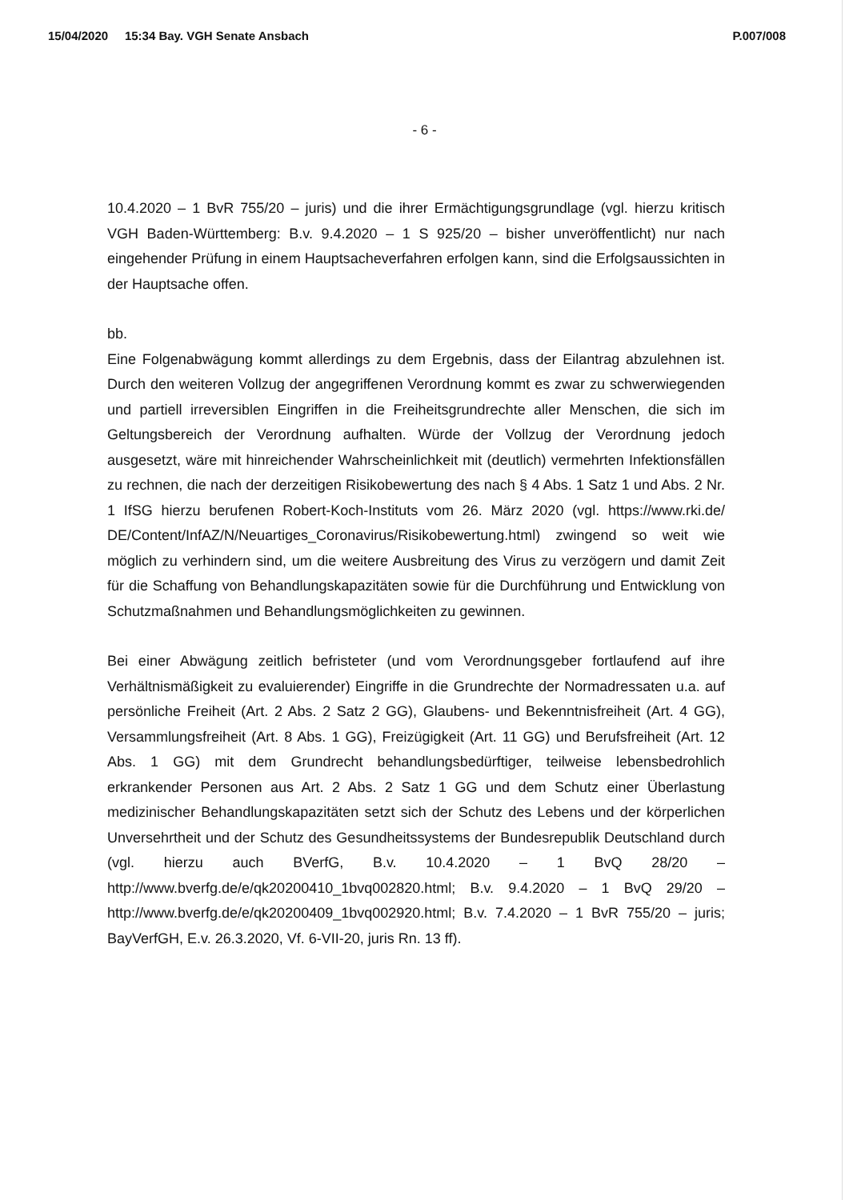15/04/2020 15:34 Bay. VGH Senate Ansbach P.007/008
- 6 -
10.4.2020 – 1 BvR 755/20 – juris) und die ihrer Ermächtigungsgrundlage (vgl. hierzu kritisch VGH Baden-Württemberg: B.v. 9.4.2020 – 1 S 925/20 – bisher unveröffentlicht) nur nach eingehender Prüfung in einem Hauptsacheverfahren erfolgen kann, sind die Erfolgsaussichten in der Hauptsache offen.
bb.
Eine Folgenabwägung kommt allerdings zu dem Ergebnis, dass der Eilantrag abzulehnen ist. Durch den weiteren Vollzug der angegriffenen Verordnung kommt es zwar zu schwerwiegenden und partiell irreversiblen Eingriffen in die Freiheitsgrundrechte aller Menschen, die sich im Geltungsbereich der Verordnung aufhalten. Würde der Vollzug der Verordnung jedoch ausgesetzt, wäre mit hinreichender Wahrscheinlichkeit mit (deutlich) vermehrten Infektionsfällen zu rechnen, die nach der derzeitigen Risikobewertung des nach § 4 Abs. 1 Satz 1 und Abs. 2 Nr. 1 IfSG hierzu berufenen Robert-Koch-Instituts vom 26. März 2020 (vgl. https://www.rki.de/ DE/Content/InfAZ/N/Neuartiges_Coronavirus/Risikobewertung.html) zwingend so weit wie möglich zu verhindern sind, um die weitere Ausbreitung des Virus zu verzögern und damit Zeit für die Schaffung von Behandlungskapazitäten sowie für die Durchführung und Entwicklung von Schutzmaßnahmen und Behandlungsmöglichkeiten zu gewinnen.
Bei einer Abwägung zeitlich befristeter (und vom Verordnungsgeber fortlaufend auf ihre Verhältnismäßigkeit zu evaluierender) Eingriffe in die Grundrechte der Normadressaten u.a. auf persönliche Freiheit (Art. 2 Abs. 2 Satz 2 GG), Glaubens- und Bekenntnisfreiheit (Art. 4 GG), Versammlungsfreiheit (Art. 8 Abs. 1 GG), Freizügigkeit (Art. 11 GG) und Berufsfreiheit (Art. 12 Abs. 1 GG) mit dem Grundrecht behandlungsbedürftiger, teilweise lebensbedrohlich erkrankender Personen aus Art. 2 Abs. 2 Satz 1 GG und dem Schutz einer Überlastung medizinischer Behandlungskapazitäten setzt sich der Schutz des Lebens und der körperlichen Unversehrtheit und der Schutz des Gesundheitssystems der Bundesrepublik Deutschland durch (vgl. hierzu auch BVerfG, B.v. 10.4.2020 – 1 BvQ 28/20 – http://www.bverfg.de/e/qk20200410_1bvq002820.html; B.v. 9.4.2020 – 1 BvQ 29/20 – http://www.bverfg.de/e/qk20200409_1bvq002920.html; B.v. 7.4.2020 – 1 BvR 755/20 – juris; BayVerfGH, E.v. 26.3.2020, Vf. 6-VII-20, juris Rn. 13 ff).